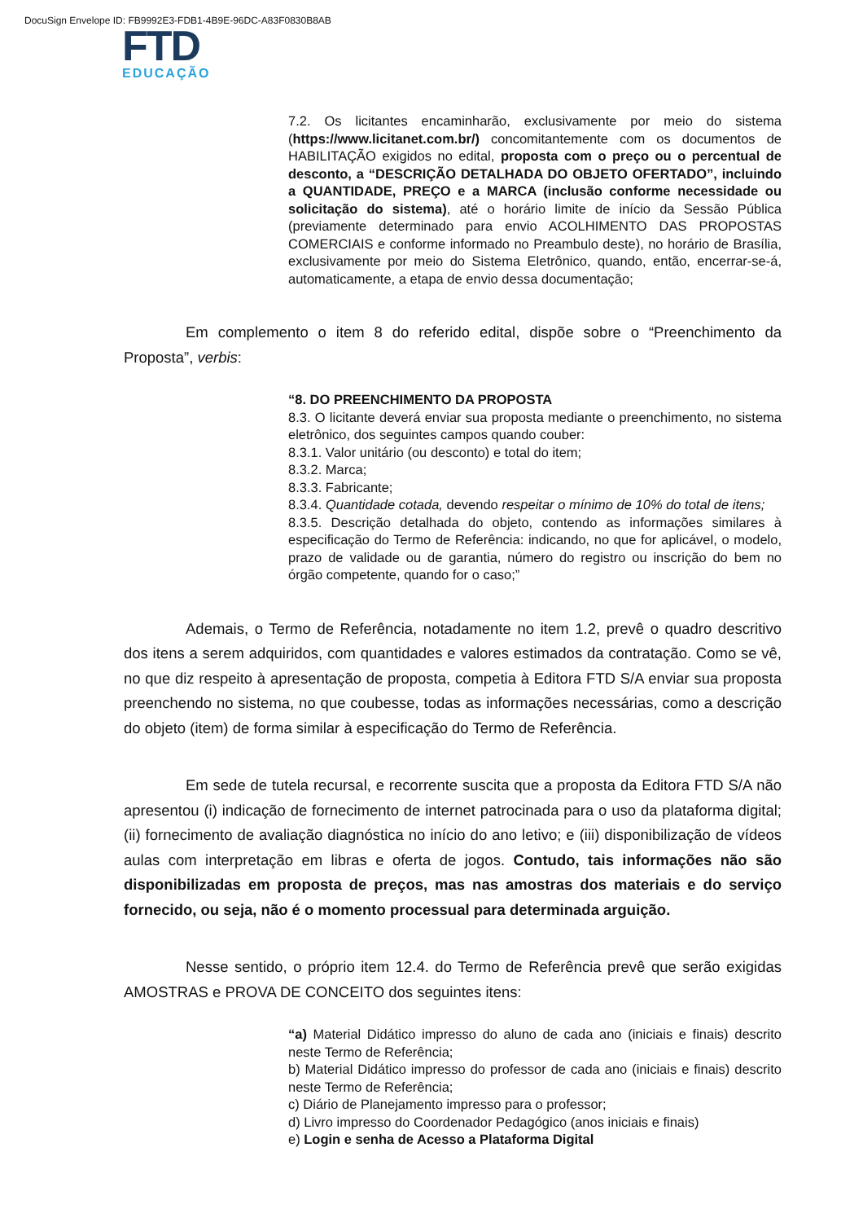DocuSign Envelope ID: FB9992E3-FDB1-4B9E-96DC-A83F0830B8AB
FTD
EDUCAÇÃO
7.2. Os licitantes encaminharão, exclusivamente por meio do sistema (https://www.licitanet.com.br/) concomitantemente com os documentos de HABILITAÇÃO exigidos no edital, proposta com o preço ou o percentual de desconto, a “DESCRIÇÃO DETALHADA DO OBJETO OFERTADO”, incluindo a QUANTIDADE, PREÇO e a MARCA (inclusão conforme necessidade ou solicitação do sistema), até o horário limite de início da Sessão Pública (previamente determinado para envio ACOLHIMENTO DAS PROPOSTAS COMERCIAIS e conforme informado no Preambulo deste), no horário de Brasília, exclusivamente por meio do Sistema Eletrônico, quando, então, encerrar-se-á, automaticamente, a etapa de envio dessa documentação;
Em complemento o item 8 do referido edital, dispõe sobre o “Preenchimento da Proposta”, verbis:
“8. DO PREENCHIMENTO DA PROPOSTA
8.3. O licitante deverá enviar sua proposta mediante o preenchimento, no sistema eletrônico, dos seguintes campos quando couber:
8.3.1. Valor unitário (ou desconto) e total do item;
8.3.2. Marca;
8.3.3. Fabricante;
8.3.4. Quantidade cotada, devendo respeitar o mínimo de 10% do total de itens;
8.3.5. Descrição detalhada do objeto, contendo as informações similares à especificação do Termo de Referência: indicando, no que for aplicável, o modelo, prazo de validade ou de garantia, número do registro ou inscrição do bem no órgão competente, quando for o caso;”
Ademais, o Termo de Referência, notadamente no item 1.2, prevê o quadro descritivo dos itens a serem adquiridos, com quantidades e valores estimados da contratação. Como se vê, no que diz respeito à apresentação de proposta, competia à Editora FTD S/A enviar sua proposta preenchendo no sistema, no que coubesse, todas as informações necessárias, como a descrição do objeto (item) de forma similar à especificação do Termo de Referência.
Em sede de tutela recursal, e recorrente suscita que a proposta da Editora FTD S/A não apresentou (i) indicação de fornecimento de internet patrocinada para o uso da plataforma digital; (ii) fornecimento de avaliação diagnóstica no início do ano letivo; e (iii) disponibilização de vídeos aulas com interpretação em libras e oferta de jogos. Contudo, tais informações não são disponibilizadas em proposta de preços, mas nas amostras dos materiais e do serviço fornecido, ou seja, não é o momento processual para determinada arguição.
Nesse sentido, o próprio item 12.4. do Termo de Referência prevê que serão exigidas AMOSTRAS e PROVA DE CONCEITO dos seguintes itens:
“a) Material Didático impresso do aluno de cada ano (iniciais e finais) descrito neste Termo de Referência;
b) Material Didático impresso do professor de cada ano (iniciais e finais) descrito neste Termo de Referência;
c) Diário de Planejamento impresso para o professor;
d) Livro impresso do Coordenador Pedagógico (anos iniciais e finais)
e) Login e senha de Acesso a Plataforma Digital